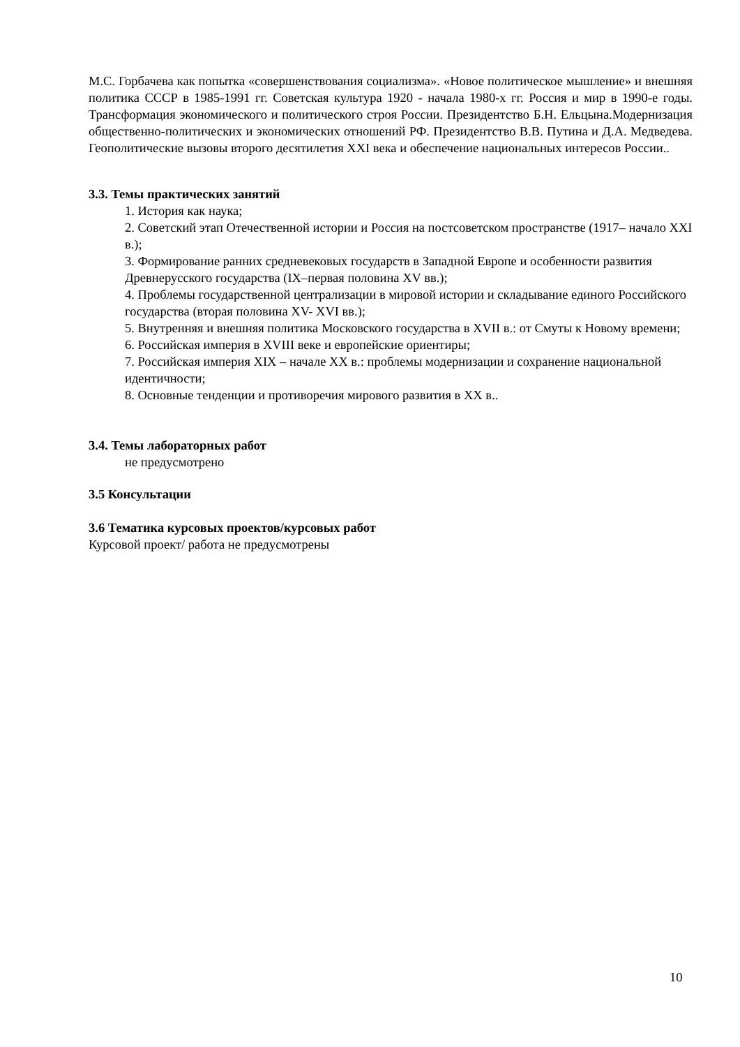М.С. Горбачева как попытка «совершенствования социализма». «Новое политическое мышление» и внешняя политика СССР в 1985-1991 гг. Советская культура 1920 - начала 1980-х гг. Россия и мир в 1990-е годы. Трансформация экономического и политического строя России. Президентство Б.Н. Ельцына.Модернизация общественно-политических и экономических отношений РФ. Президентство В.В. Путина и Д.А. Медведева. Геополитические вызовы второго десятилетия XXI века и обеспечение национальных интересов России..
3.3. Темы практических занятий
1. История как наука;
2. Советский этап Отечественной истории и Россия на постсоветском пространстве (1917– начало XXI в.);
3. Формирование ранних средневековых государств в Западной Европе и особенности развития Древнерусского государства (IX–первая половина XV вв.);
4. Проблемы государственной централизации в мировой истории и складывание единого Российского государства (вторая половина XV- XVI вв.);
5. Внутренняя и внешняя политика Московского государства в XVII в.: от Смуты к Новому времени;
6. Российская империя в XVIII веке и европейские ориентиры;
7. Российская империя XIX – начале XX в.: проблемы модернизации и сохранение национальной идентичности;
8. Основные тенденции и противоречия мирового развития в XX в..
3.4. Темы лабораторных работ
не предусмотрено
3.5 Консультации
3.6 Тематика курсовых проектов/курсовых работ
Курсовой проект/ работа не предусмотрены
10